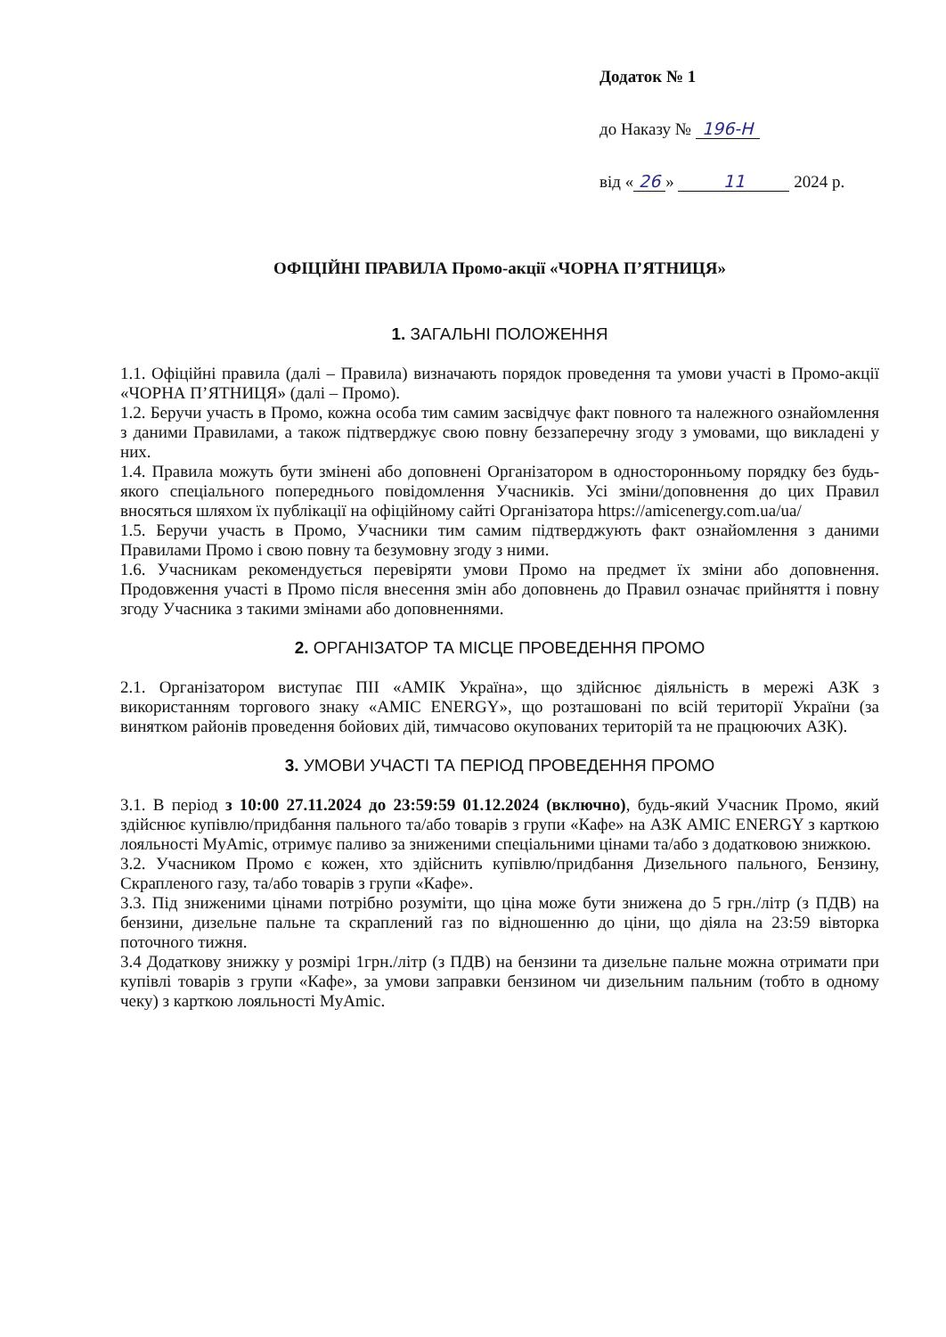Додаток № 1
до Наказу № 196-Н
від « 26 » 11 2024 р.
ОФІЦІЙНІ ПРАВИЛА Промо-акції «ЧОРНА П’ЯТНИЦЯ»
1. ЗАГАЛЬНІ ПОЛОЖЕННЯ
1.1. Офіційні правила (далі – Правила) визначають порядок проведення та умови участі в Промо-акції «ЧОРНА П’ЯТНИЦЯ» (далі – Промо).
1.2. Беручи участь в Промо, кожна особа тим самим засвідчує факт повного та належного ознайомлення з даними Правилами, а також підтверджує свою повну беззаперечну згоду з умовами, що викладені у них.
1.4. Правила можуть бути змінені або доповнені Організатором в односторонньому порядку без будь-якого спеціального попереднього повідомлення Учасників. Усі зміни/доповнення до цих Правил вносяться шляхом їх публікації на офіційному сайті Організатора https://amicenergy.com.ua/ua/
1.5. Беручи участь в Промо, Учасники тим самим підтверджують факт ознайомлення з даними Правилами Промо і свою повну та безумовну згоду з ними.
1.6. Учасникам рекомендується перевіряти умови Промо на предмет їх зміни або доповнення. Продовження участі в Промо після внесення змін або доповнень до Правил означає прийняття і повну згоду Учасника з такими змінами або доповненнями.
2. ОРГАНІЗАТОР ТА МІСЦЕ ПРОВЕДЕННЯ ПРОМО
2.1. Організатором виступає ПІІ «АМІК Україна», що здійснює діяльність в мережі АЗК з використанням торгового знаку «AMIC ENERGY», що розташовані по всій території України (за винятком районів проведення бойових дій, тимчасово окупованих територій та не працюючих АЗК).
3. УМОВИ УЧАСТІ ТА ПЕРІОД ПРОВЕДЕННЯ ПРОМО
3.1. В період з 10:00 27.11.2024 до 23:59:59 01.12.2024 (включно), будь-який Учасник Промо, який здійснює купівлю/придбання пального та/або товарів з групи «Кафе» на АЗК AMIC ENERGY з карткою лояльності MyAmic, отримує паливо за зниженими спеціальними цінами та/або з додатковою знижкою.
3.2. Учасником Промо є кожен, хто здійснить купівлю/придбання Дизельного пального, Бензину, Скрапленого газу, та/або товарів з групи «Кафе».
3.3. Під зниженими цінами потрібно розуміти, що ціна може бути знижена до 5 грн./літр (з ПДВ) на бензини, дизельне пальне та скраплений газ по відношенню до ціни, що діяла на 23:59 вівторка поточного тижня.
3.4 Додаткову знижку у розмірі 1грн./літр (з ПДВ) на бензини та дизельне пальне можна отримати при купівлі товарів з групи «Кафе», за умови заправки бензином чи дизельним пальним (тобто в одному чеку) з карткою лояльності MyAmic.